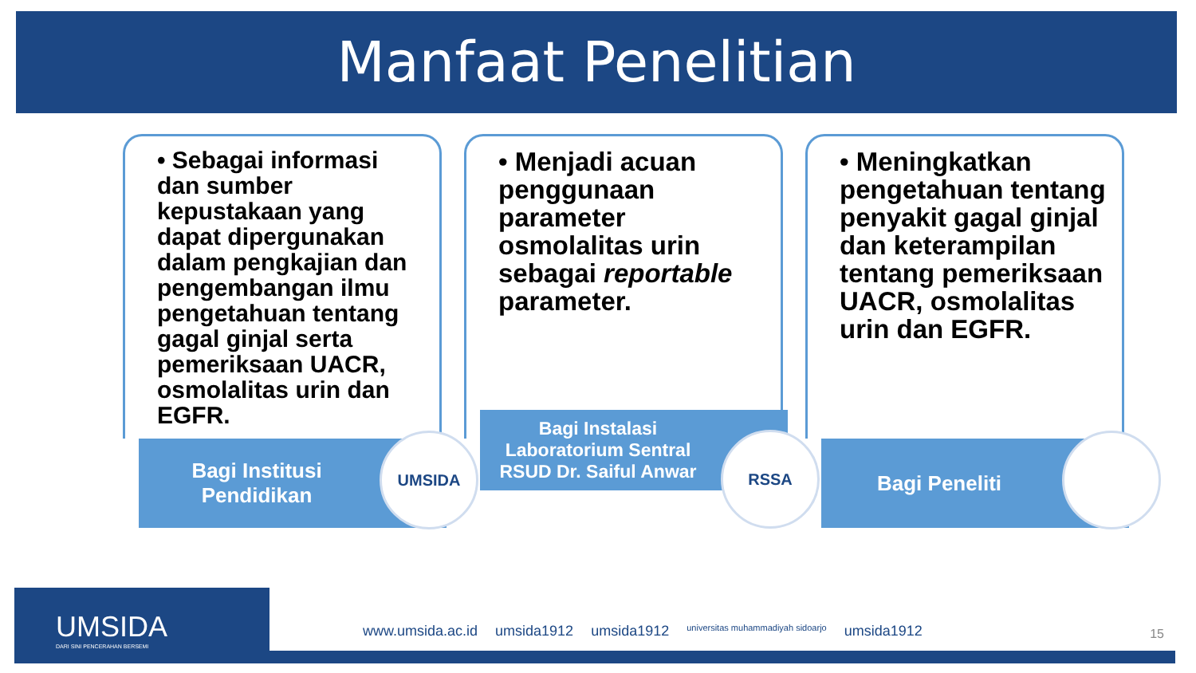Manfaat Penelitian
• Sebagai informasi dan sumber kepustakaan yang dapat dipergunakan dalam pengkajian dan pengembangan ilmu pengetahuan tentang gagal ginjal serta pemeriksaan UACR, osmolalitas urin dan EGFR.
Bagi Institusi Pendidikan
UMSIDA
• Menjadi acuan penggunaan parameter osmolalitas urin sebagai reportable parameter.
Bagi Instalasi Laboratorium Sentral RSUD Dr. Saiful Anwar
RSSA
• Meningkatkan pengetahuan tentang penyakit gagal ginjal dan keterampilan tentang pemeriksaan UACR, osmolalitas urin dan EGFR.
Bagi Peneliti
UMSIDA
DARI SINI PENCERAHAN BERSEMI
www.umsida.ac.id umsida1912 umsida1912 universitas muhammadiyah sidoarjo umsida1912
15